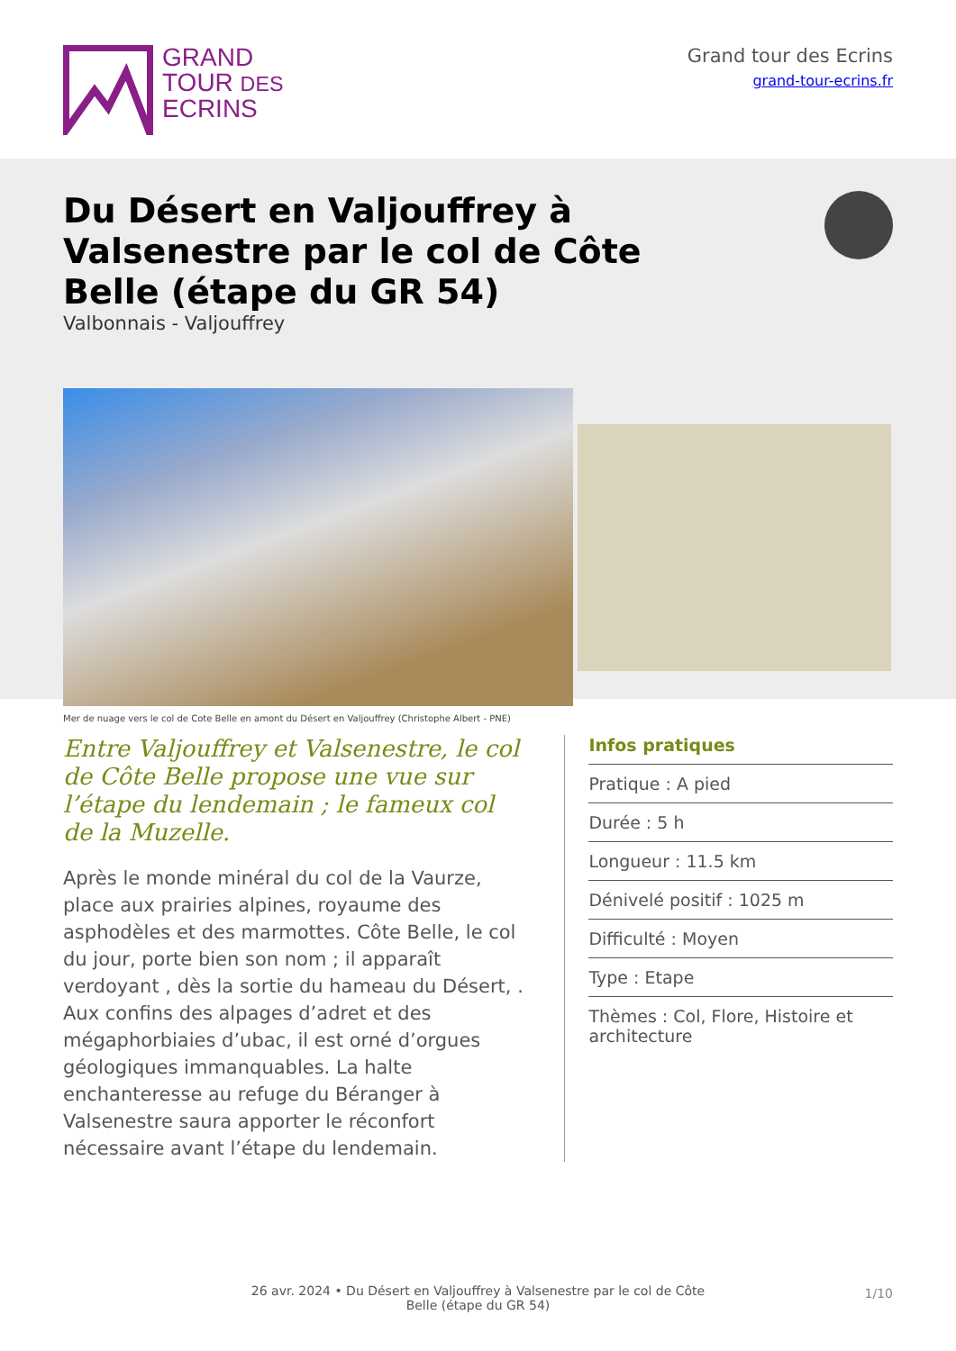GRAND
TOUR DES
ECRINS
Grand tour des Ecrins
grand-tour-ecrins.fr
Du Désert en Valjouffrey à Valsenestre par le col de Côte Belle (étape du GR 54)
Valbonnais - Valjouffrey
Mer de nuage vers le col de Cote Belle en amont du Désert en Valjouffrey (Christophe Albert - PNE)
Entre Valjouffrey et Valsenestre, le col de Côte Belle propose une vue sur l’étape du lendemain ; le fameux col de la Muzelle.
Après le monde minéral du col de la Vaurze, place aux prairies alpines, royaume des asphodèles et des marmottes. Côte Belle, le col du jour, porte bien son nom ; il apparaît verdoyant , dès la sortie du hameau du Désert, . Aux confins des alpages d’adret et des mégaphorbiaies d’ubac, il est orné d’orgues géologiques immanquables. La halte enchanteresse au refuge du Béranger à Valsenestre saura apporter le réconfort nécessaire avant l’étape du lendemain.
Infos pratiques
Pratique : A pied
Durée : 5 h
Longueur : 11.5 km
Dénivelé positif : 1025 m
Difficulté : Moyen
Type : Etape
Thèmes : Col, Flore, Histoire et architecture
26 avr. 2024 • Du Désert en Valjouffrey à Valsenestre par le col de Côte
Belle (étape du GR 54)
1/10